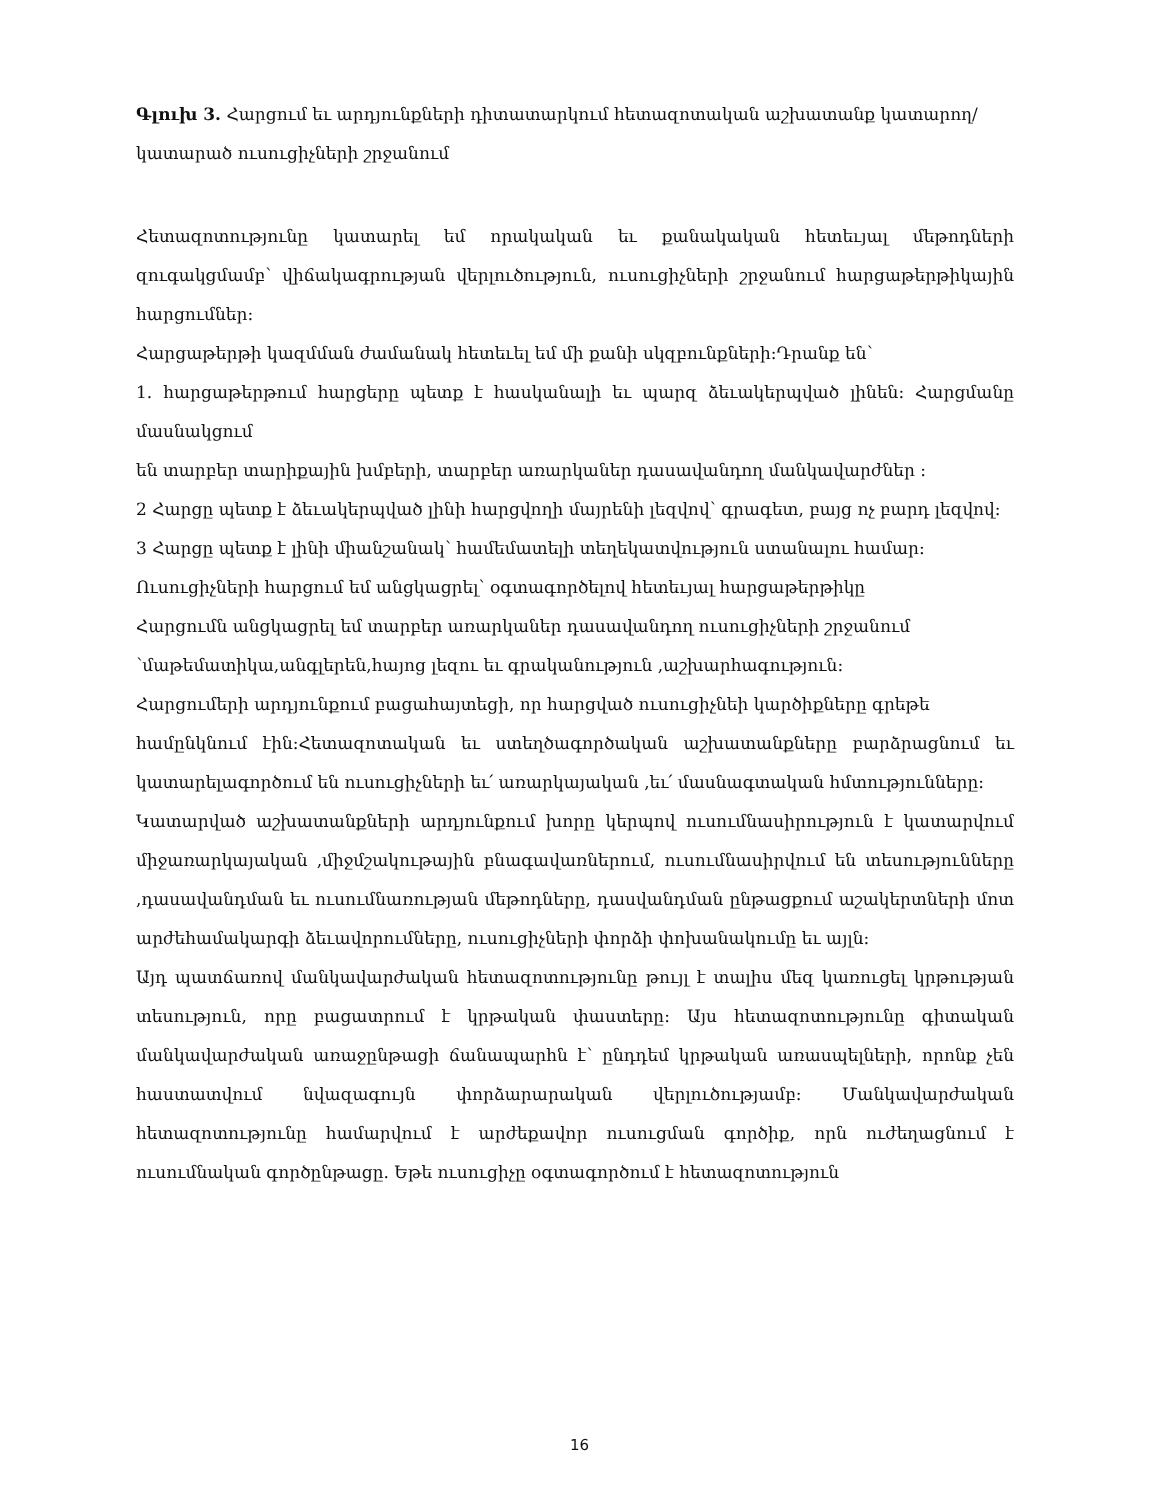Գլուխ 3. Հարցում եւ արդյունքների դիտատարկում հետազոտական աշխատանք կատարող/կատարած ուսուցիչների շրջանում
Հետազոտությունը կատարել եմ որակական եւ քանակական հետեւյալ մեթոդների զուգակցմամբ՝ վիճակագրության վերլուծություն, ուսուցիչների շրջանում հարցաթերթիկային հարցումներ:
Հարցաթերթի կազմման ժամանակ հետեւել եմ մի քանի սկզբունքների:Դրանք են՝
1. հարցաթերթում հարցերը պետք է հասկանալի եւ պարզ ձեւակերպված լինեն: Հարցմանը մասնակցում
են տարբեր տարիքային խմբերի, տարբեր առարկաներ դասավանդող մանկավարժներ :
2 Հարցը պետք է ձեւակերպված լինի հարցվողի մայրենի լեզվով՝ գրագետ, բայց ոչ բարդ լեզվով:
3 Հարցը պետք է լինի միանշանակ՝ համեմատելի տեղեկատվություն ստանալու համար:
Ուսուցիչների հարցում եմ անցկացրել՝ օգտագործելով հետեւյալ հարցաթերթիկը
Հարցումն անցկացրել եմ տարբեր առարկաներ դասավանդող ուսուցիչների շրջանում
՝մաթեմատիկա,անգլերեն,հայոց լեզու եւ գրականություն ,աշխարհագություն:
Հարցումերի արդյունքում բացահայտեցի, որ հարցված ուսուցիչնեի կարծիքները գրեթե
համընկնում էին:Հետազոտական եւ ստեղծագործական աշխատանքները բարձրացնում եւ կատարելագործում են ուսուցիչների եւ՛ առարկայական ,եւ՛ մասնագտական հմտությունները:
Կատարված աշխատանքների արդյունքում խորը կերպով ուսումնասիրություն է կատարվում միջառարկայական ,միջմշակութային բնագավառներում, ուսումնասիրվում են տեսությունները ,դասավանդման եւ ուսումնառության մեթոդները, դասվանդման ընթացքում աշակերտների մոտ արժեհամակարգի ձեւավորումները, ուսուցիչների փորձի փոխանակումը եւ այլն:
Այդ պատճառով մանկավարժական հետազոտությունը թույլ է տալիս մեզ կառուցել կրթության տեսություն, որը բացատրում է կրթական փաստերը: Այս հետազոտությունը գիտական մանկավարժական առաջընթացի ճանապարհն է՝ ընդդեմ կրթական առասպելների, որոնք չեն հաստատվում նվազագույն փորձարարական վերլուծությամբ: Մանկավարժական հետազոտությունը համարվում է արժեքավոր ուսուցման գործիք, որն ուժեղացնում է ուսումնական գործընթացը. Եթե ուսուցիչը օգտագործում է հետազոտություն
16